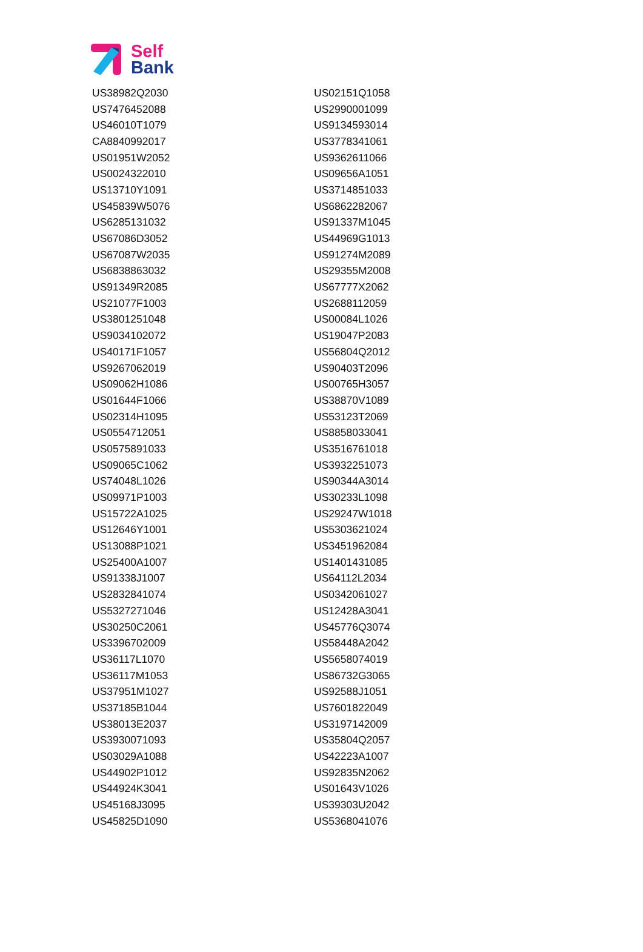Self
Bank
| US38982Q2030 | US02151Q1058 |
| US7476452088 | US2990001099 |
| US46010T1079 | US9134593014 |
| CA8840992017 | US3778341061 |
| US01951W2052 | US9362611066 |
| US0024322010 | US09656A1051 |
| US13710Y1091 | US3714851033 |
| US45839W5076 | US6862282067 |
| US6285131032 | US91337M1045 |
| US67086D3052 | US44969G1013 |
| US67087W2035 | US91274M2089 |
| US6838863032 | US29355M2008 |
| US91349R2085 | US67777X2062 |
| US21077F1003 | US2688112059 |
| US3801251048 | US00084L1026 |
| US9034102072 | US19047P2083 |
| US40171F1057 | US56804Q2012 |
| US9267062019 | US90403T2096 |
| US09062H1086 | US00765H3057 |
| US01644F1066 | US38870V1089 |
| US02314H1095 | US53123T2069 |
| US0554712051 | US8858033041 |
| US0575891033 | US3516761018 |
| US09065C1062 | US3932251073 |
| US74048L1026 | US90344A3014 |
| US09971P1003 | US30233L1098 |
| US15722A1025 | US29247W1018 |
| US12646Y1001 | US5303621024 |
| US13088P1021 | US3451962084 |
| US25400A1007 | US1401431085 |
| US91338J1007 | US64112L2034 |
| US2832841074 | US0342061027 |
| US5327271046 | US12428A3041 |
| US30250C2061 | US45776Q3074 |
| US3396702009 | US58448A2042 |
| US36117L1070 | US5658074019 |
| US36117M1053 | US86732G3065 |
| US37951M1027 | US92588J1051 |
| US37185B1044 | US7601822049 |
| US38013E2037 | US3197142009 |
| US3930071093 | US35804Q2057 |
| US03029A1088 | US42223A1007 |
| US44902P1012 | US92835N2062 |
| US44924K3041 | US01643V1026 |
| US45168J3095 | US39303U2042 |
| US45825D1090 | US5368041076 |